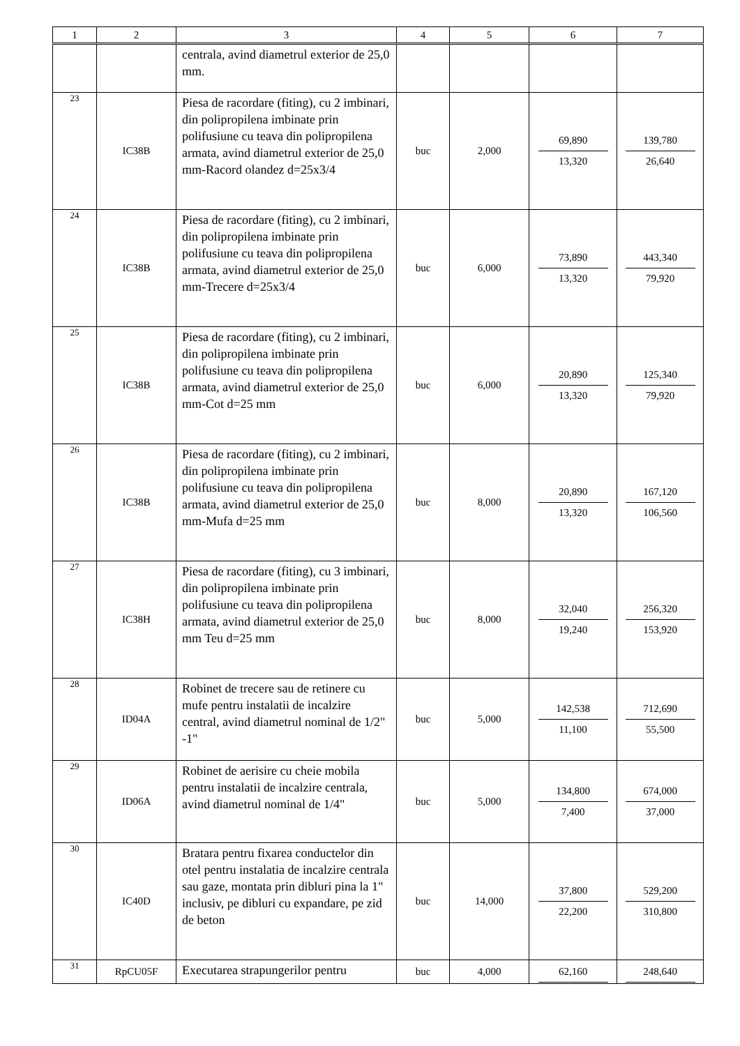| 1 | 2 | 3 | 4 | 5 | 6 | 7 |
| --- | --- | --- | --- | --- | --- | --- |
| | | centrala, avind diametrul exterior de 25,0 mm. | | | | |
| 23 | IC38B | Piesa de racordare (fiting), cu 2 imbinari, din polipropilena imbinate prin polifusiune cu teava din polipropilena armata, avind diametrul exterior de 25,0 mm-Racord olandez d=25x3/4 | buc | 2,000 | 69,890 13,320 | 139,780 26,640 |
| 24 | IC38B | Piesa de racordare (fiting), cu 2 imbinari, din polipropilena imbinate prin polifusiune cu teava din polipropilena armata, avind diametrul exterior de 25,0 mm-Trecere d=25x3/4 | buc | 6,000 | 73,890 13,320 | 443,340 79,920 |
| 25 | IC38B | Piesa de racordare (fiting), cu 2 imbinari, din polipropilena imbinate prin polifusiune cu teava din polipropilena armata, avind diametrul exterior de 25,0 mm-Cot d=25 mm | buc | 6,000 | 20,890 13,320 | 125,340 79,920 |
| 26 | IC38B | Piesa de racordare (fiting), cu 2 imbinari, din polipropilena imbinate prin polifusiune cu teava din polipropilena armata, avind diametrul exterior de 25,0 mm-Mufa d=25 mm | buc | 8,000 | 20,890 13,320 | 167,120 106,560 |
| 27 | IC38H | Piesa de racordare (fiting), cu 3 imbinari, din polipropilena imbinate prin polifusiune cu teava din polipropilena armata, avind diametrul exterior de 25,0 mm Teu d=25 mm | buc | 8,000 | 32,040 19,240 | 256,320 153,920 |
| 28 | ID04A | Robinet de trecere sau de retinere cu mufe pentru instalatii de incalzire central, avind diametrul nominal de 1/2" -1" | buc | 5,000 | 142,538 11,100 | 712,690 55,500 |
| 29 | ID06A | Robinet de aerisire cu cheie mobila pentru instalatii de incalzire centrala, avind diametrul nominal de 1/4" | buc | 5,000 | 134,800 7,400 | 674,000 37,000 |
| 30 | IC40D | Bratara pentru fixarea conductelor din otel pentru instalatia de incalzire centrala sau gaze, montata prin dibluri pina la 1" inclusiv, pe dibluri cu expandare, pe zid de beton | buc | 14,000 | 37,800 22,200 | 529,200 310,800 |
| 31 | RpCU05F | Executarea strapungerilor pentru | buc | 4,000 | 62,160 | 248,640 |